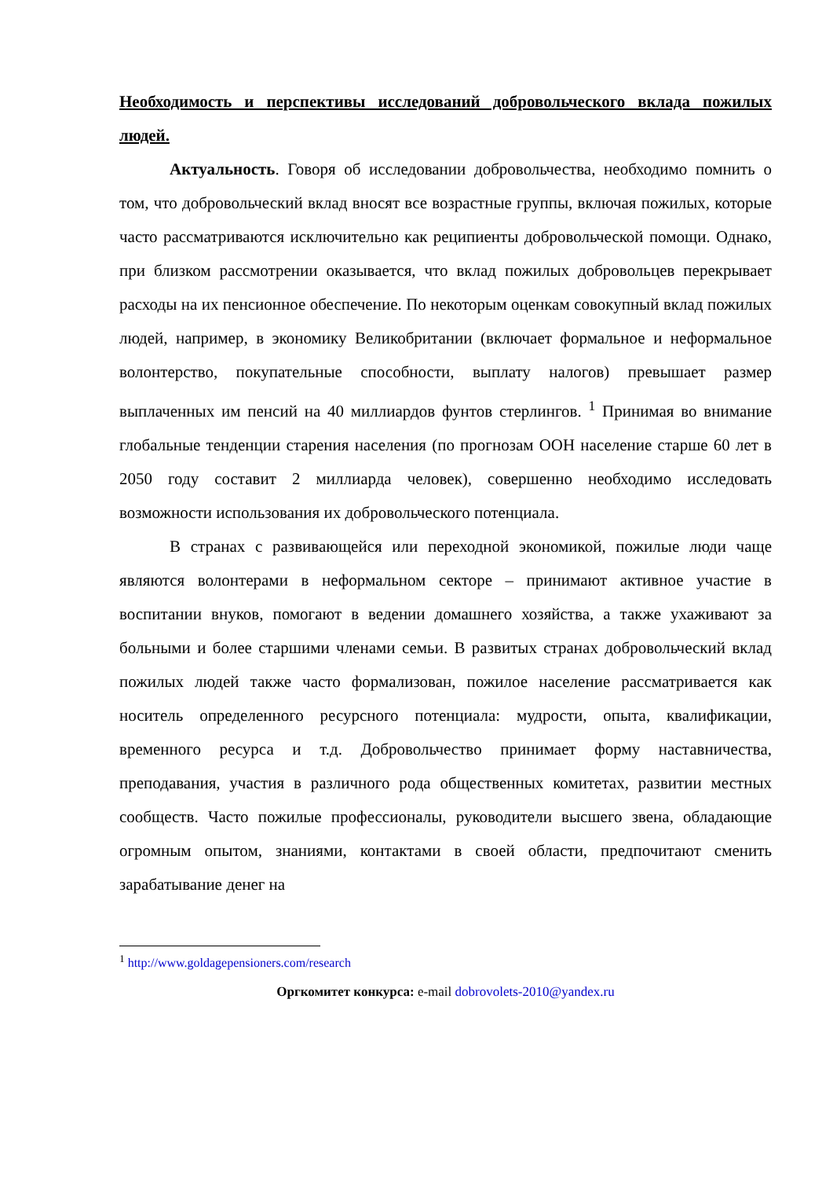Необходимость и перспективы исследований добровольческого вклада пожилых людей.
Актуальность. Говоря об исследовании добровольчества, необходимо помнить о том, что добровольческий вклад вносят все возрастные группы, включая пожилых, которые часто рассматриваются исключительно как реципиенты добровольческой помощи. Однако, при близком рассмотрении оказывается, что вклад пожилых добровольцев перекрывает расходы на их пенсионное обеспечение. По некоторым оценкам совокупный вклад пожилых людей, например, в экономику Великобритании (включает формальное и неформальное волонтерство, покупательные способности, выплату налогов) превышает размер выплаченных им пенсий на 40 миллиардов фунтов стерлингов. <sup>1</sup> Принимая во внимание глобальные тенденции старения населения (по прогнозам ООН население старше 60 лет в 2050 году составит 2 миллиарда человек), совершенно необходимо исследовать возможности использования их добровольческого потенциала.
В странах с развивающейся или переходной экономикой, пожилые люди чаще являются волонтерами в неформальном секторе – принимают активное участие в воспитании внуков, помогают в ведении домашнего хозяйства, а также ухаживают за больными и более старшими членами семьи. В развитых странах добровольческий вклад пожилых людей также часто формализован, пожилое население рассматривается как носитель определенного ресурсного потенциала: мудрости, опыта, квалификации, временного ресурса и т.д. Добровольчество принимает форму наставничества, преподавания, участия в различного рода общественных комитетах, развитии местных сообществ. Часто пожилые профессионалы, руководители высшего звена, обладающие огромным опытом, знаниями, контактами в своей области, предпочитают сменить зарабатывание денег на
<sup>1</sup> http://www.goldagepensioners.com/research
Оргкомитет конкурса: e-mail dobrovolets-2010@yandex.ru